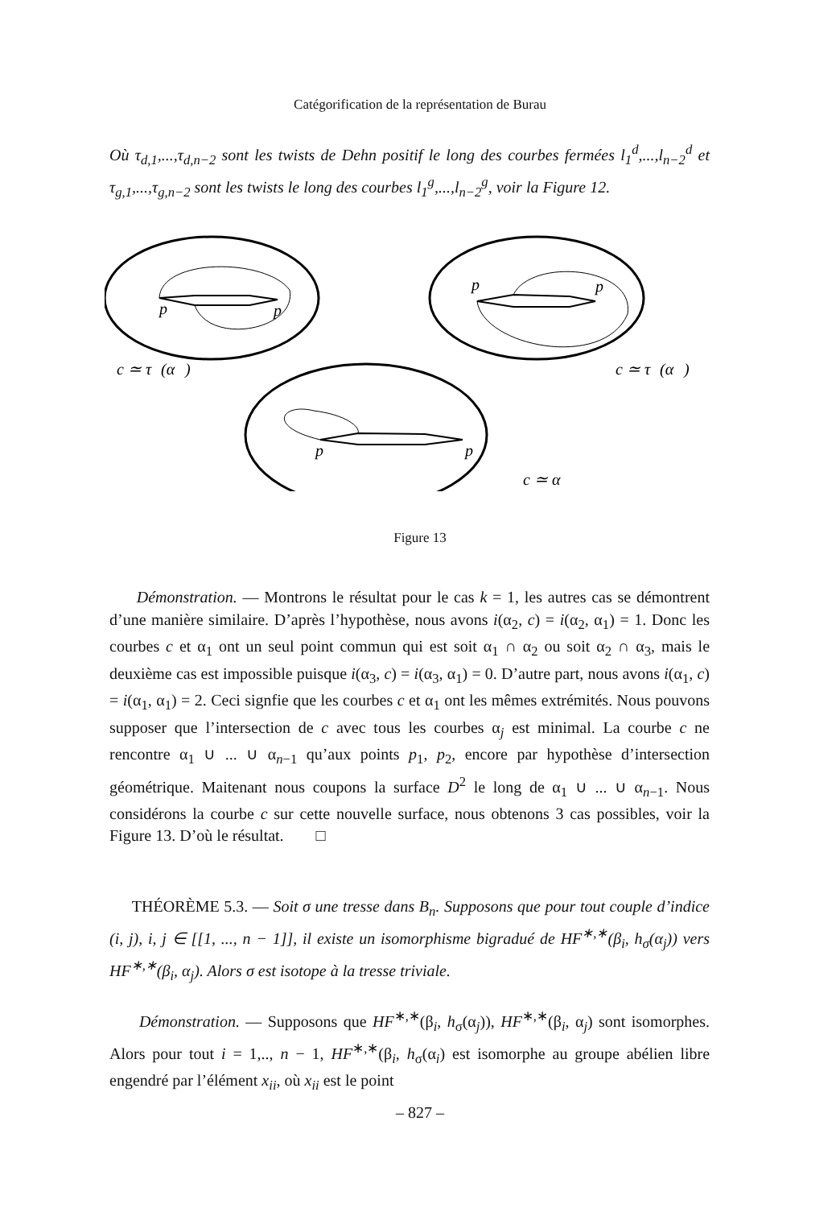Catégorification de la représentation de Burau
Où τ<sub>d,1</sub>,...,τ<sub>d,n−2</sub> sont les twists de Dehn positif le long des courbes fermées l<sub>1</sub><sup>d</sup>,...,l<sub>n−2</sub><sup>d</sup> et τ<sub>g,1</sub>,...,τ<sub>g,n−2</sub> sont les twists le long des courbes l<sub>1</sub><sup>g</sup>,...,l<sub>n−2</sub><sup>g</sup>, voir la Figure 12.
p
p
c ≃ τ
(α
)
p
p
c ≃ τ
(α
)
p
p
c ≃ α
Figure 13
Démonstration. — Montrons le résultat pour le cas k = 1, les autres cas se démontrent d’une manière similaire. D’après l’hypothèse, nous avons i(α<sub>2</sub>, c) = i(α<sub>2</sub>, α<sub>1</sub>) = 1. Donc les courbes c et α<sub>1</sub> ont un seul point commun qui est soit α<sub>1</sub> ∩ α<sub>2</sub> ou soit α<sub>2</sub> ∩ α<sub>3</sub>, mais le deuxième cas est impossible puisque i(α<sub>3</sub>, c) = i(α<sub>3</sub>, α<sub>1</sub>) = 0. D’autre part, nous avons i(α<sub>1</sub>, c) = i(α<sub>1</sub>, α<sub>1</sub>) = 2. Ceci signfie que les courbes c et α<sub>1</sub> ont les mêmes extrémités. Nous pouvons supposer que l’intersection de c avec tous les courbes α<sub>j</sub> est minimal. La courbe c ne rencontre α<sub>1</sub> ∪ ... ∪ α<sub>n−1</sub> qu’aux points p<sub>1</sub>, p<sub>2</sub>, encore par hypothèse d’intersection géométrique. Maitenant nous coupons la surface D<sup>2</sup> le long de α<sub>1</sub> ∪ ... ∪ α<sub>n−1</sub>. Nous considérons la courbe c sur cette nouvelle surface, nous obtenons 3 cas possibles, voir la Figure 13. D’où le résultat. □
THÉORÈME 5.3. — Soit σ une tresse dans B<sub>n</sub>. Supposons que pour tout couple d’indice (i, j), i, j ∈ [[1, ..., n − 1]], il existe un isomorphisme bigradué de HF<sup>∗,∗</sup>(β<sub>i</sub>, h<sub>σ</sub>(α<sub>j</sub>)) vers HF<sup>∗,∗</sup>(β<sub>i</sub>, α<sub>j</sub>). Alors σ est isotope à la tresse triviale.
Démonstration. — Supposons que HF<sup>∗,∗</sup>(β<sub>i</sub>, h<sub>σ</sub>(α<sub>j</sub>)), HF<sup>∗,∗</sup>(β<sub>i</sub>, α<sub>j</sub>) sont isomorphes. Alors pour tout i = 1,.., n − 1, HF<sup>∗,∗</sup>(β<sub>i</sub>, h<sub>σ</sub>(α<sub>i</sub>) est isomorphe au groupe abélien libre engendré par l’élément x<sub>ii</sub>, où x<sub>ii</sub> est le point
– 827 –